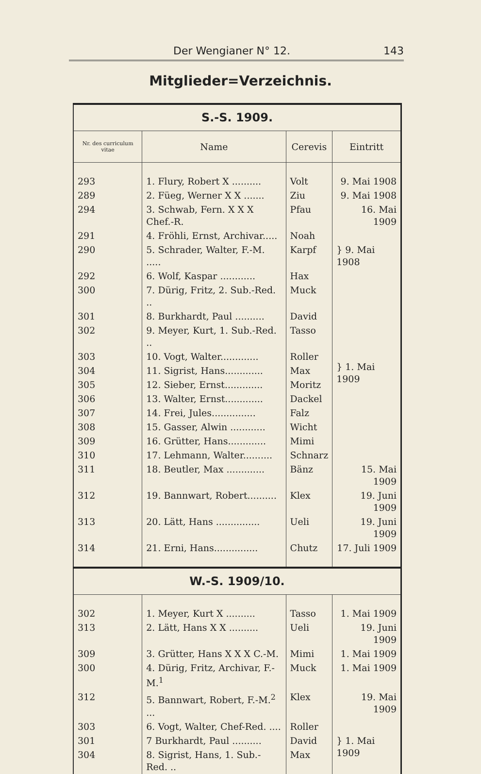Der Wengianer N° 12. 143
Mitglieder=Verzeichnis.
| S.-S. 1909. | | | |
| Nr. des curriculum vitae | Name | Cerevis | Eintritt |
| 293 | 1. Flury, Robert X .......... | Volt | 9. Mai 1908 |
| 289 | 2. Füeg, Werner X X ....... | Ziu | 9. Mai 1908 |
| 294 | 3. Schwab, Fern. X X X Chef.-R. | Pfau | 16. Mai 1909 |
| 291 | 4. Fröhli, Ernst, Archivar..... | Noah | } 9. Mai 1908 |
| 290 | 5. Schrader, Walter, F.-M. ..... | Karpf | |
| 292 | 6. Wolf, Kaspar ............ | Hax | |
| 300 | 7. Dürig, Fritz, 2. Sub.-Red. .. | Muck | } 1. Mai 1909 |
| 301 | 8. Burkhardt, Paul .......... | David | |
| 302 | 9. Meyer, Kurt, 1. Sub.-Red. .. | Tasso | |
| 303 | 10. Vogt, Walter............. | Roller | |
| 304 | 11. Sigrist, Hans............. | Max | |
| 305 | 12. Sieber, Ernst............. | Moritz | |
| 306 | 13. Walter, Ernst............. | Dackel | |
| 307 | 14. Frei, Jules............... | Falz | |
| 308 | 15. Gasser, Alwin ............ | Wicht | |
| 309 | 16. Grütter, Hans............. | Mimi | |
| 310 | 17. Lehmann, Walter.......... | Schnarz | |
| 311 | 18. Beutler, Max ............. | Bänz | 15. Mai 1909 |
| 312 | 19. Bannwart, Robert.......... | Klex | 19. Juni 1909 |
| 313 | 20. Lätt, Hans ............... | Ueli | 19. Juni 1909 |
| 314 | 21. Erni, Hans............... | Chutz | 17. Juli 1909 |
| W.-S. 1909/10. | | | |
| 302 | 1. Meyer, Kurt X .......... | Tasso | 1. Mai 1909 |
| 313 | 2. Lätt, Hans X X .......... | Ueli | 19. Juni 1909 |
| 309 | 3. Grütter, Hans X X X C.-M. | Mimi | 1. Mai 1909 |
| 300 | 4. Dürig, Fritz, Archivar, F.-M.<sup>1</sup> | Muck | 1. Mai 1909 |
| 312 | 5. Bannwart, Robert, F.-M.<sup>2</sup> ... | Klex | 19. Mai 1909 |
| 303 | 6. Vogt, Walter, Chef-Red. .... | Roller | } 1. Mai 1909 |
| 301 | 7 Burkhardt, Paul .......... | David | |
| 304 | 8. Sigrist, Hans, 1. Sub.-Red. .. | Max | |